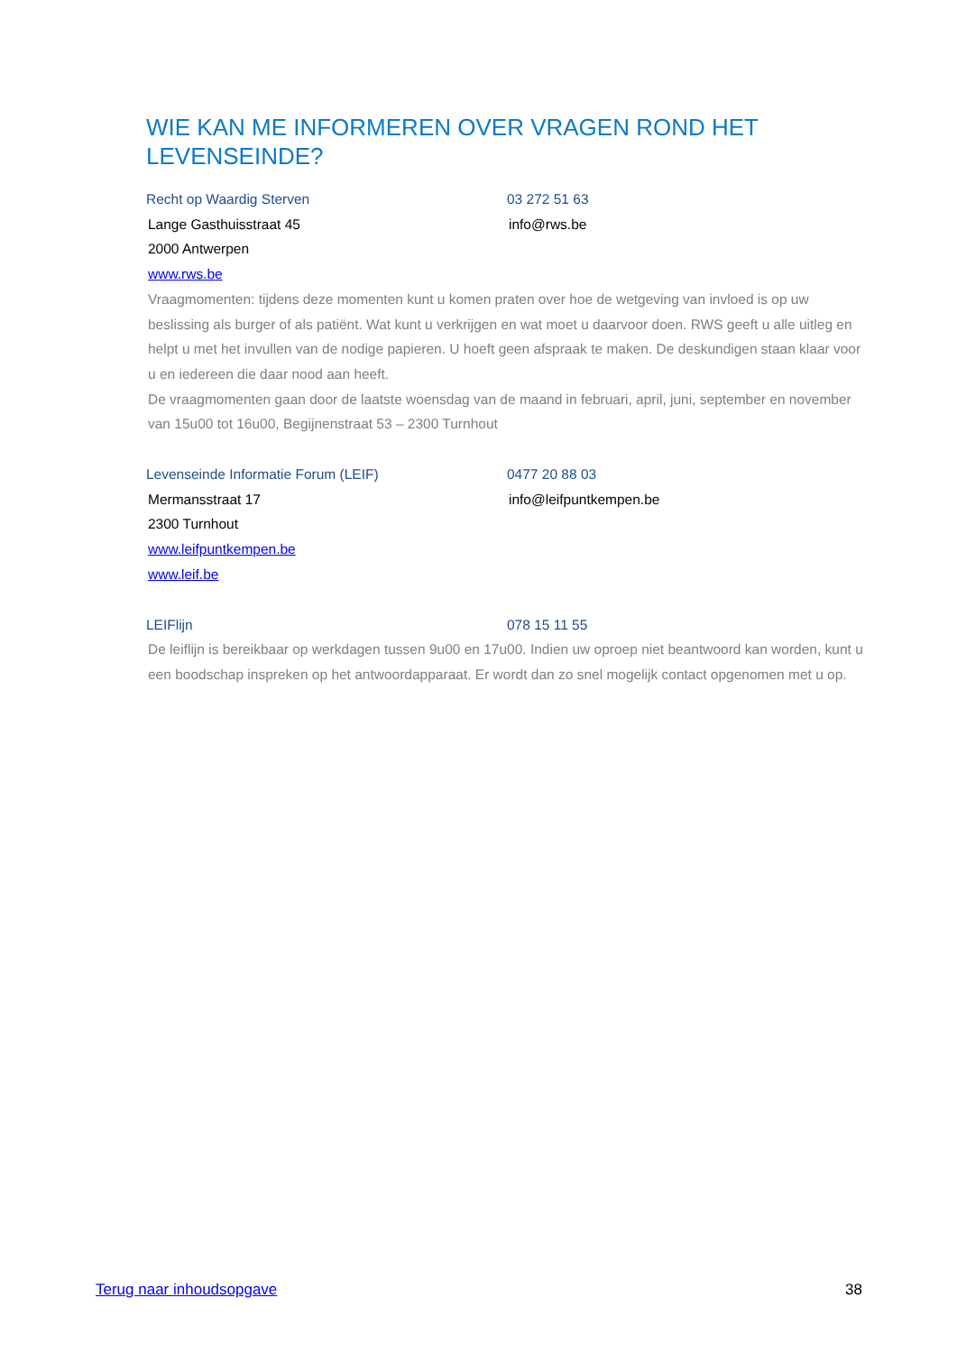WIE KAN ME INFORMEREN OVER VRAGEN ROND HET LEVENSEINDE?
Recht op Waardig Sterven 03 272 51 63
Lange Gasthuisstraat 45 info@rws.be
2000 Antwerpen
www.rws.be
Vraagmomenten: tijdens deze momenten kunt u komen praten over hoe de wetgeving van invloed is op uw beslissing als burger of als patiënt. Wat kunt u verkrijgen en wat moet u daarvoor doen. RWS geeft u alle uitleg en helpt u met het invullen van de nodige papieren. U hoeft geen afspraak te maken. De deskundigen staan klaar voor u en iedereen die daar nood aan heeft.
De vraagmomenten gaan door de laatste woensdag van de maand in februari, april, juni, september en november van 15u00 tot 16u00, Begijnenstraat 53 – 2300 Turnhout
Levenseinde Informatie Forum (LEIF) 0477 20 88 03
Mermansstraat 17 info@leifpuntkempen.be
2300 Turnhout
www.leifpuntkempen.be
www.leif.be
LEIFlijn 078 15 11 55
De leiflijn is bereikbaar op werkdagen tussen 9u00 en 17u00. Indien uw oproep niet beantwoord kan worden, kunt u een boodschap inspreken op het antwoordapparaat. Er wordt dan zo snel mogelijk contact opgenomen met u op.
Terug naar inhoudsopgave 38